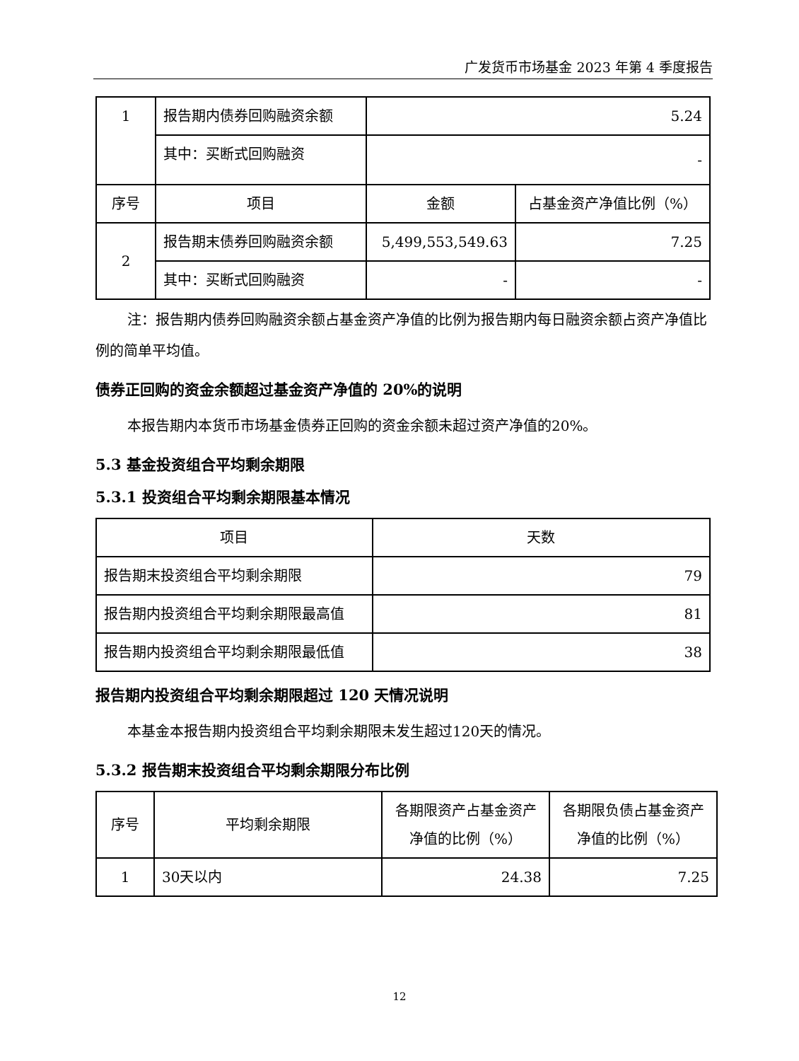广发货币市场基金 2023 年第 4 季度报告
| 1 | 报告期内债券回购融资余额 | 5.24 | |
| | 其中：买断式回购融资 | - | |
| 序号 | 项目 | 金额 | 占基金资产净值比例（%） |
| 2 | 报告期末债券回购融资余额 | 5,499,553,549.63 | 7.25 |
| | 其中：买断式回购融资 | - | - |
注：报告期内债券回购融资余额占基金资产净值的比例为报告期内每日融资余额占资产净值比例的简单平均值。
债券正回购的资金余额超过基金资产净值的 20%的说明
本报告期内本货币市场基金债券正回购的资金余额未超过资产净值的20%。
5.3 基金投资组合平均剩余期限
5.3.1 投资组合平均剩余期限基本情况
| 项目 | 天数 |
| --- | --- |
| 报告期末投资组合平均剩余期限 | 79 |
| 报告期内投资组合平均剩余期限最高值 | 81 |
| 报告期内投资组合平均剩余期限最低值 | 38 |
报告期内投资组合平均剩余期限超过 120 天情况说明
本基金本报告期内投资组合平均剩余期限未发生超过120天的情况。
5.3.2 报告期末投资组合平均剩余期限分布比例
| 序号 | 平均剩余期限 | 各期限资产占基金资产净值的比例（%） | 各期限负债占基金资产净值的比例（%） |
| --- | --- | --- | --- |
| 1 | 30天以内 | 24.38 | 7.25 |
12